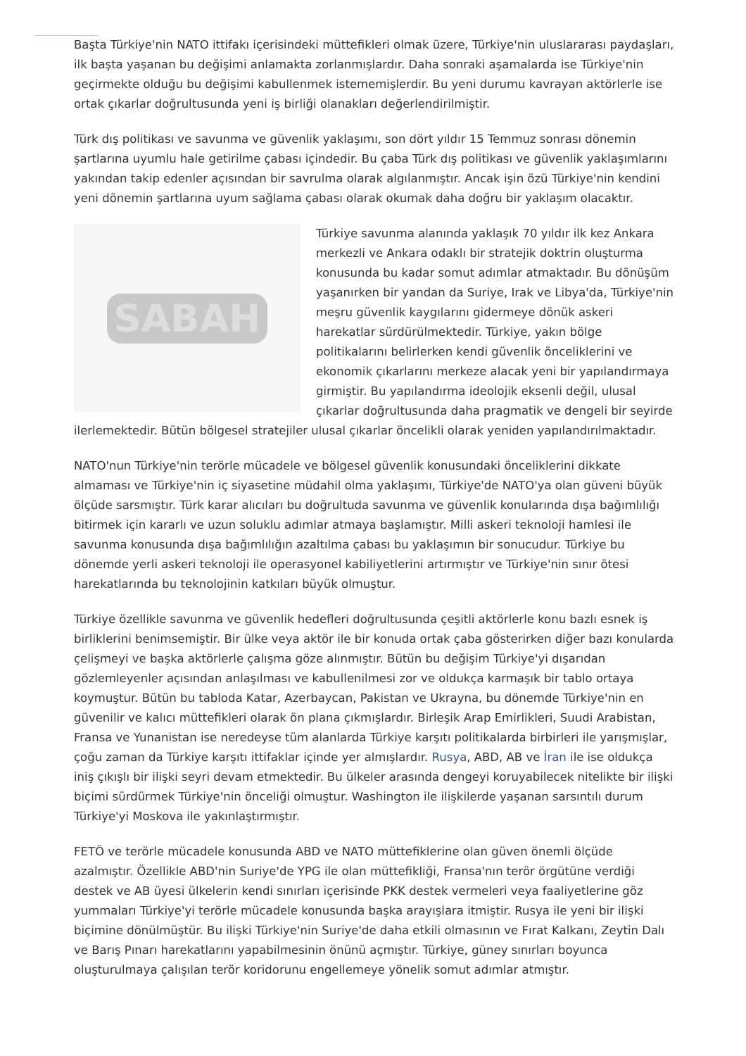Başta Türkiye'nin NATO ittifakı içerisindeki müttefikleri olmak üzere, Türkiye'nin uluslararası paydaşları, ilk başta yaşanan bu değişimi anlamakta zorlanmışlardır. Daha sonraki aşamalarda ise Türkiye'nin geçirmekte olduğu bu değişimi kabullenmek istememişlerdir. Bu yeni durumu kavrayan aktörlerle ise ortak çıkarlar doğrultusunda yeni iş birliği olanakları değerlendirilmiştir.
Türk dış politikası ve savunma ve güvenlik yaklaşımı, son dört yıldır 15 Temmuz sonrası dönemin şartlarına uyumlu hale getirilme çabası içindedir. Bu çaba Türk dış politikası ve güvenlik yaklaşımlarını yakından takip edenler açısından bir savrulma olarak algılanmıştır. Ancak işin özü Türkiye'nin kendini yeni dönemin şartlarına uyum sağlama çabası olarak okumak daha doğru bir yaklaşım olacaktır.
SABAH
Türkiye savunma alanında yaklaşık 70 yıldır ilk kez Ankara merkezli ve Ankara odaklı bir stratejik doktrin oluşturma konusunda bu kadar somut adımlar atmaktadır. Bu dönüşüm yaşanırken bir yandan da Suriye, Irak ve Libya'da, Türkiye'nin meşru güvenlik kaygılarını gidermeye dönük askeri harekatlar sürdürülmektedir. Türkiye, yakın bölge politikalarını belirlerken kendi güvenlik önceliklerini ve ekonomik çıkarlarını merkeze alacak yeni bir yapılandırmaya girmiştir. Bu yapılandırma ideolojik eksenli değil, ulusal çıkarlar doğrultusunda daha pragmatik ve dengeli bir seyirde ilerlemektedir. Bütün bölgesel stratejiler ulusal çıkarlar öncelikli olarak yeniden yapılandırılmaktadır.
NATO'nun Türkiye'nin terörle mücadele ve bölgesel güvenlik konusundaki önceliklerini dikkate almaması ve Türkiye'nin iç siyasetine müdahil olma yaklaşımı, Türkiye'de NATO'ya olan güveni büyük ölçüde sarsmıştır. Türk karar alıcıları bu doğrultuda savunma ve güvenlik konularında dışa bağımlılığı bitirmek için kararlı ve uzun soluklu adımlar atmaya başlamıştır. Milli askeri teknoloji hamlesi ile savunma konusunda dışa bağımlılığın azaltılma çabası bu yaklaşımın bir sonucudur. Türkiye bu dönemde yerli askeri teknoloji ile operasyonel kabiliyetlerini artırmıştır ve Türkiye'nin sınır ötesi harekatlarında bu teknolojinin katkıları büyük olmuştur.
Türkiye özellikle savunma ve güvenlik hedefleri doğrultusunda çeşitli aktörlerle konu bazlı esnek iş birliklerini benimsemiştir. Bir ülke veya aktör ile bir konuda ortak çaba gösterirken diğer bazı konularda çelişmeyi ve başka aktörlerle çalışma göze alınmıştır. Bütün bu değişim Türkiye'yi dışarıdan gözlemleyenler açısından anlaşılması ve kabullenilmesi zor ve oldukça karmaşık bir tablo ortaya koymuştur. Bütün bu tabloda Katar, Azerbaycan, Pakistan ve Ukrayna, bu dönemde Türkiye'nin en güvenilir ve kalıcı müttefikleri olarak ön plana çıkmışlardır. Birleşik Arap Emirlikleri, Suudi Arabistan, Fransa ve Yunanistan ise neredeyse tüm alanlarda Türkiye karşıtı politikalarda birbirleri ile yarışmışlar, çoğu zaman da Türkiye karşıtı ittifaklar içinde yer almışlardır. Rusya, ABD, AB ve İran ile ise oldukça iniş çıkışlı bir ilişki seyri devam etmektedir. Bu ülkeler arasında dengeyi koruyabilecek nitelikte bir ilişki biçimi sürdürmek Türkiye'nin önceliği olmuştur. Washington ile ilişkilerde yaşanan sarsıntılı durum Türkiye'yi Moskova ile yakınlaştırmıştır.
FETÖ ve terörle mücadele konusunda ABD ve NATO müttefiklerine olan güven önemli ölçüde azalmıştır. Özellikle ABD'nin Suriye'de YPG ile olan müttefikliği, Fransa'nın terör örgütüne verdiği destek ve AB üyesi ülkelerin kendi sınırları içerisinde PKK destek vermeleri veya faaliyetlerine göz yummaları Türkiye'yi terörle mücadele konusunda başka arayışlara itmiştir. Rusya ile yeni bir ilişki biçimine dönülmüştür. Bu ilişki Türkiye'nin Suriye'de daha etkili olmasının ve Fırat Kalkanı, Zeytin Dalı ve Barış Pınarı harekatlarını yapabilmesinin önünü açmıştır. Türkiye, güney sınırları boyunca oluşturulmaya çalışılan terör koridorunu engellemeye yönelik somut adımlar atmıştır.